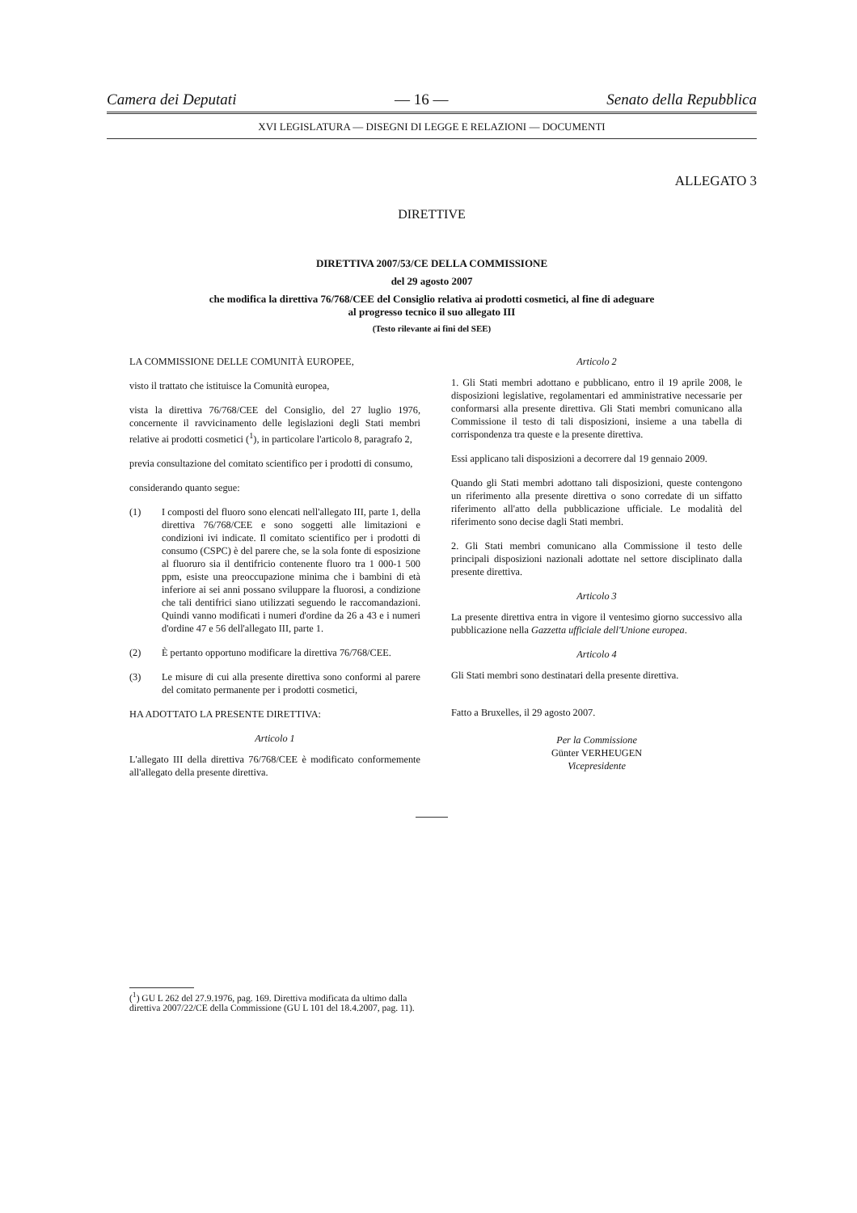Camera dei Deputati — 16 — Senato della Repubblica
XVI LEGISLATURA — DISEGNI DI LEGGE E RELAZIONI — DOCUMENTI
ALLEGATO 3
DIRETTIVE
DIRETTIVA 2007/53/CE DELLA COMMISSIONE
del 29 agosto 2007
che modifica la direttiva 76/768/CEE del Consiglio relativa ai prodotti cosmetici, al fine di adeguare
al progresso tecnico il suo allegato III
(Testo rilevante ai fini del SEE)
LA COMMISSIONE DELLE COMUNITÀ EUROPEE,
visto il trattato che istituisce la Comunità europea,
vista la direttiva 76/768/CEE del Consiglio, del 27 luglio 1976, concernente il ravvicinamento delle legislazioni degli Stati membri relative ai prodotti cosmetici (<sup>1</sup>), in particolare l'articolo 8, paragrafo 2,
previa consultazione del comitato scientifico per i prodotti di consumo,
considerando quanto segue:
(1) I composti del fluoro sono elencati nell'allegato III, parte 1, della direttiva 76/768/CEE e sono soggetti alle limitazioni e condizioni ivi indicate. Il comitato scientifico per i prodotti di consumo (CSPC) è del parere che, se la sola fonte di esposizione al fluoruro sia il dentifricio contenente fluoro tra 1 000-1 500 ppm, esiste una preoccupazione minima che i bambini di età inferiore ai sei anni possano sviluppare la fluorosi, a condizione che tali dentifrici siano utilizzati seguendo le raccomandazioni. Quindi vanno modificati i numeri d'ordine da 26 a 43 e i numeri d'ordine 47 e 56 dell'allegato III, parte 1.
(2) È pertanto opportuno modificare la direttiva 76/768/CEE.
(3) Le misure di cui alla presente direttiva sono conformi al parere del comitato permanente per i prodotti cosmetici,
HA ADOTTATO LA PRESENTE DIRETTIVA:
Articolo 1
L'allegato III della direttiva 76/768/CEE è modificato conformemente all'allegato della presente direttiva.
Articolo 2
1. Gli Stati membri adottano e pubblicano, entro il 19 aprile 2008, le disposizioni legislative, regolamentari ed amministrative necessarie per conformarsi alla presente direttiva. Gli Stati membri comunicano alla Commissione il testo di tali disposizioni, insieme a una tabella di corrispondenza tra queste e la presente direttiva.
Essi applicano tali disposizioni a decorrere dal 19 gennaio 2009.
Quando gli Stati membri adottano tali disposizioni, queste contengono un riferimento alla presente direttiva o sono corredate di un siffatto riferimento all'atto della pubblicazione ufficiale. Le modalità del riferimento sono decise dagli Stati membri.
2. Gli Stati membri comunicano alla Commissione il testo delle principali disposizioni nazionali adottate nel settore disciplinato dalla presente direttiva.
Articolo 3
La presente direttiva entra in vigore il ventesimo giorno successivo alla pubblicazione nella Gazzetta ufficiale dell'Unione europea.
Articolo 4
Gli Stati membri sono destinatari della presente direttiva.
Fatto a Bruxelles, il 29 agosto 2007.
Per la Commissione
Günter VERHEUGEN
Vicepresidente
(<sup>1</sup>) GU L 262 del 27.9.1976, pag. 169. Direttiva modificata da ultimo dalla direttiva 2007/22/CE della Commissione (GU L 101 del 18.4.2007, pag. 11).